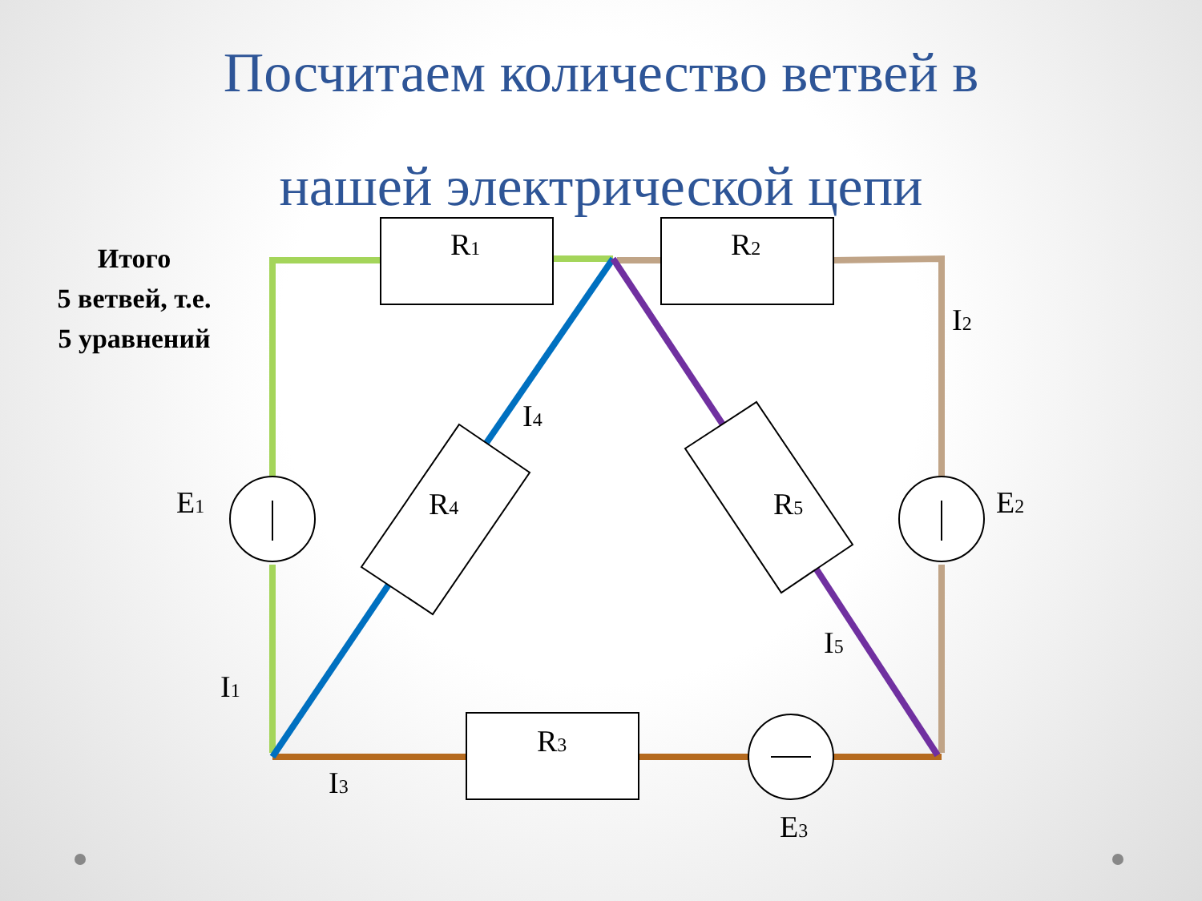Посчитаем количество ветвей в
нашей электрической цепи
Итого
5 ветвей, т.е.
5 уравнений
R1
R2
R3
R4
R5
E1
E2
E3
I1
I2
I3
I4
I5